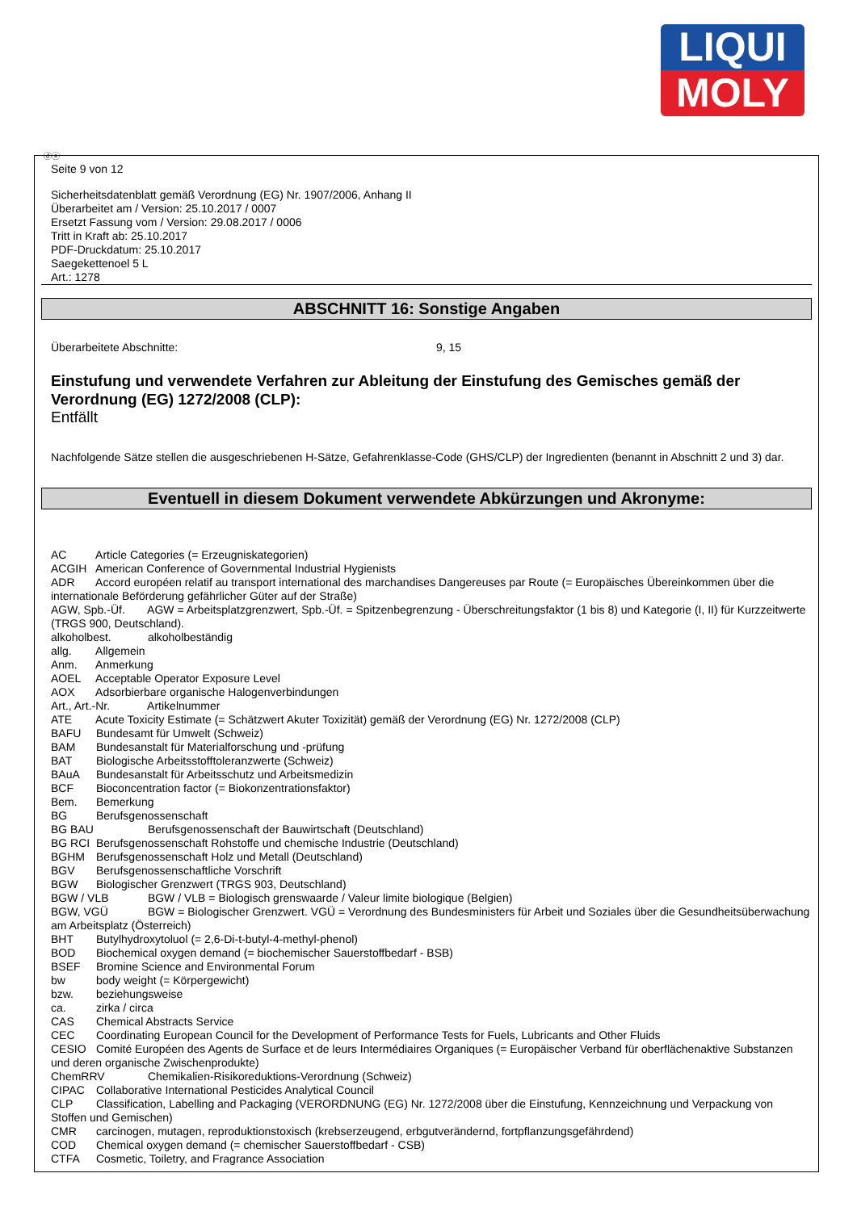LIQUI
MOLY
ⓓⓐ
Seite 9 von 12
Sicherheitsdatenblatt gemäß Verordnung (EG) Nr. 1907/2006, Anhang II
Überarbeitet am / Version: 25.10.2017 / 0007
Ersetzt Fassung vom / Version: 29.08.2017 / 0006
Tritt in Kraft ab: 25.10.2017
PDF-Druckdatum: 25.10.2017
Saegekettenoel 5 L
Art.: 1278
ABSCHNITT 16: Sonstige Angaben
Überarbeitete Abschnitte: 9, 15
Einstufung und verwendete Verfahren zur Ableitung der Einstufung des Gemisches gemäß der Verordnung (EG) 1272/2008 (CLP):
Entfällt
Nachfolgende Sätze stellen die ausgeschriebenen H-Sätze, Gefahrenklasse-Code (GHS/CLP) der Ingredienten (benannt in Abschnitt 2 und 3) dar.
Eventuell in diesem Dokument verwendete Abkürzungen und Akronyme:
AC Article Categories (= Erzeugniskategorien)
ACGIH American Conference of Governmental Industrial Hygienists
ADR Accord européen relatif au transport international des marchandises Dangereuses par Route (= Europäisches Übereinkommen über die internationale Beförderung gefährlicher Güter auf der Straße)
AGW, Spb.-Üf. AGW = Arbeitsplatzgrenzwert, Spb.-Üf. = Spitzenbegrenzung - Überschreitungsfaktor (1 bis 8) und Kategorie (I, II) für Kurzzeitwerte (TRGS 900, Deutschland).
alkoholbest. alkoholbeständig
allg. Allgemein
Anm. Anmerkung
AOEL Acceptable Operator Exposure Level
AOX Adsorbierbare organische Halogenverbindungen
Art., Art.-Nr. Artikelnummer
ATE Acute Toxicity Estimate (= Schätzwert Akuter Toxizität) gemäß der Verordnung (EG) Nr. 1272/2008 (CLP)
BAFU Bundesamt für Umwelt (Schweiz)
BAM Bundesanstalt für Materialforschung und -prüfung
BAT Biologische Arbeitsstofftoleranzwerte (Schweiz)
BAuA Bundesanstalt für Arbeitsschutz und Arbeitsmedizin
BCF Bioconcentration factor (= Biokonzentrationsfaktor)
Bem. Bemerkung
BG Berufsgenossenschaft
BG BAU Berufsgenossenschaft der Bauwirtschaft (Deutschland)
BG RCI Berufsgenossenschaft Rohstoffe und chemische Industrie (Deutschland)
BGHM Berufsgenossenschaft Holz und Metall (Deutschland)
BGV Berufsgenossenschaftliche Vorschrift
BGW Biologischer Grenzwert (TRGS 903, Deutschland)
BGW / VLB BGW / VLB = Biologisch grenswaarde / Valeur limite biologique (Belgien)
BGW, VGÜ BGW = Biologischer Grenzwert. VGÜ = Verordnung des Bundesministers für Arbeit und Soziales über die Gesundheitsüberwachung am Arbeitsplatz (Österreich)
BHT Butylhydroxytoluol (= 2,6-Di-t-butyl-4-methyl-phenol)
BOD Biochemical oxygen demand (= biochemischer Sauerstoffbedarf - BSB)
BSEF Bromine Science and Environmental Forum
bw body weight (= Körpergewicht)
bzw. beziehungsweise
ca. zirka / circa
CAS Chemical Abstracts Service
CEC Coordinating European Council for the Development of Performance Tests for Fuels, Lubricants and Other Fluids
CESIO Comité Européen des Agents de Surface et de leurs Intermédiaires Organiques (= Europäischer Verband für oberflächenaktive Substanzen und deren organische Zwischenprodukte)
ChemRRV Chemikalien-Risikoreduktions-Verordnung (Schweiz)
CIPAC Collaborative International Pesticides Analytical Council
CLP Classification, Labelling and Packaging (VERORDNUNG (EG) Nr. 1272/2008 über die Einstufung, Kennzeichnung und Verpackung von Stoffen und Gemischen)
CMR carcinogen, mutagen, reproduktionstoxisch (krebserzeugend, erbgutverändernd, fortpflanzungsgefährdend)
COD Chemical oxygen demand (= chemischer Sauerstoffbedarf - CSB)
CTFA Cosmetic, Toiletry, and Fragrance Association